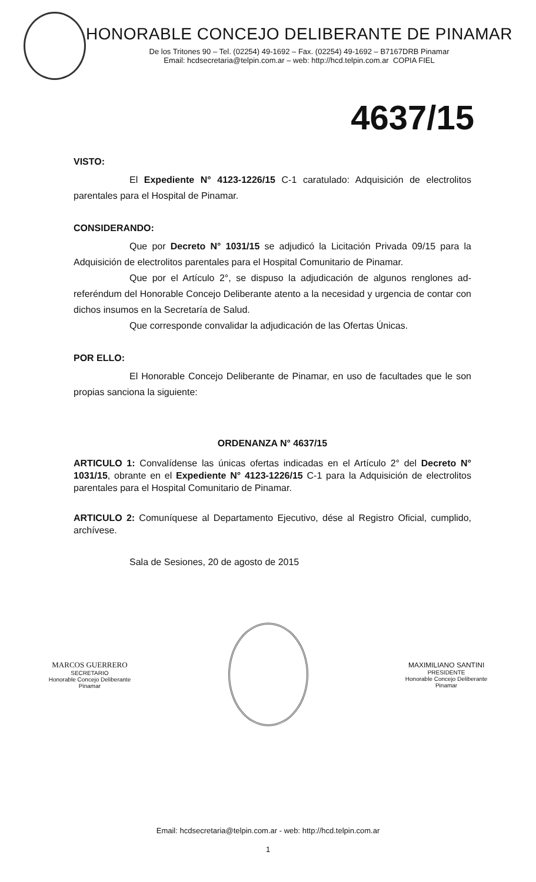HONORABLE CONCEJO DELIBERANTE DE PINAMAR
De los Tritones 90 – Tel. (02254) 49-1692 – Fax. (02254) 49-1692 – B7167DRB Pinamar
Email: hcdsecretaria@telpin.com.ar – web: http://hcd.telpin.com.ar COPIA FIEL
4637/15
VISTO:
El Expediente N° 4123-1226/15 C-1 caratulado: Adquisición de electrolitos parentales para el Hospital de Pinamar.
CONSIDERANDO:
Que por Decreto N° 1031/15 se adjudicó la Licitación Privada 09/15 para la Adquisición de electrolitos parentales para el Hospital Comunitario de Pinamar.
Que por el Artículo 2°, se dispuso la adjudicación de algunos renglones ad-referéndum del Honorable Concejo Deliberante atento a la necesidad y urgencia de contar con dichos insumos en la Secretaría de Salud.
Que corresponde convalidar la adjudicación de las Ofertas Únicas.
POR ELLO:
El Honorable Concejo Deliberante de Pinamar, en uso de facultades que le son propias sanciona la siguiente:
ORDENANZA N° 4637/15
ARTICULO 1: Convalídense las únicas ofertas indicadas en el Artículo 2° del Decreto N° 1031/15, obrante en el Expediente N° 4123-1226/15 C-1 para la Adquisición de electrolitos parentales para el Hospital Comunitario de Pinamar.
ARTICULO 2: Comuníquese al Departamento Ejecutivo, dése al Registro Oficial, cumplido, archívese.
Sala de Sesiones, 20 de agosto de 2015
MARCOS GUERRERO
SECRETARIO
Honorable Concejo Deliberante
Pinamar
MAXIMILIANO SANTINI
PRESIDENTE
Honorable Concejo Deliberante
Pinamar
Email: hcdsecretaria@telpin.com.ar - web: http://hcd.telpin.com.ar
1